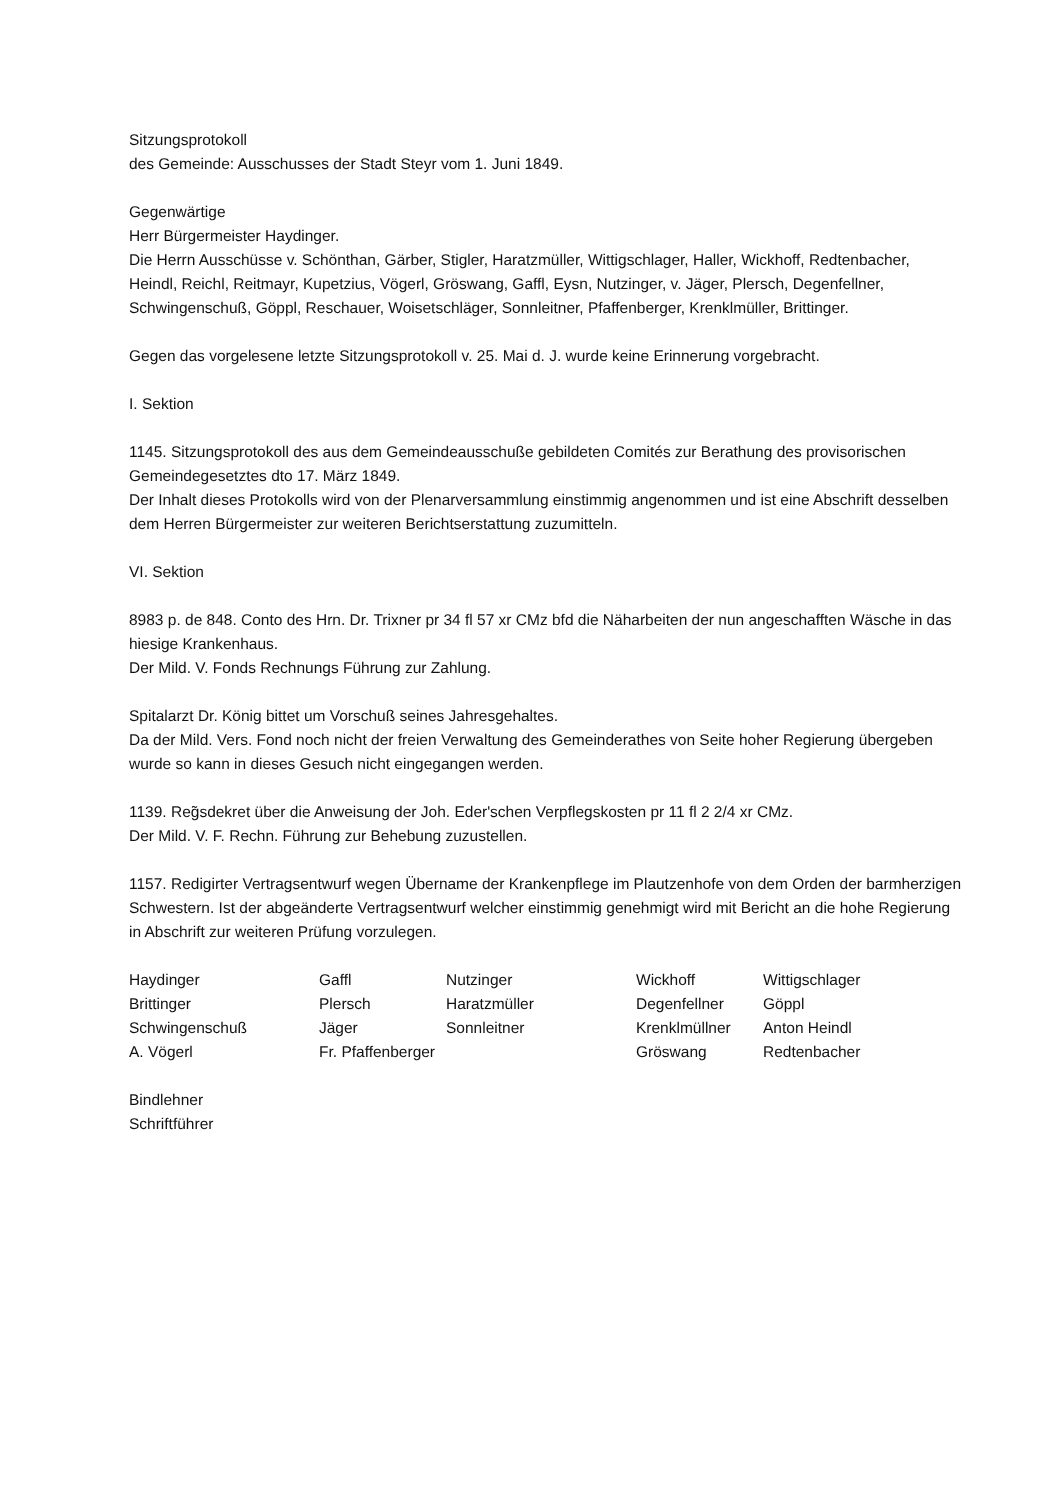Sitzungsprotokoll
des Gemeinde: Ausschusses der Stadt Steyr vom 1. Juni 1849.
Gegenwärtige
Herr Bürgermeister Haydinger.
Die Herrn Ausschüsse v. Schönthan, Gärber, Stigler, Haratzmüller, Wittigschlager, Haller, Wickhoff, Redtenbacher, Heindl, Reichl, Reitmayr, Kupetzius, Vögerl, Gröswang, Gaffl, Eysn, Nutzinger, v. Jäger, Plersch, Degenfellner, Schwingenschuß, Göppl, Reschauer, Woisetschläger, Sonnleitner, Pfaffenberger, Krenklmüller, Brittinger.
Gegen das vorgelesene letzte Sitzungsprotokoll v. 25. Mai d. J. wurde keine Erinnerung vorgebracht.
I. Sektion
1145. Sitzungsprotokoll des aus dem Gemeindeausschuße gebildeten Comités zur Berathung des provisorischen Gemeindegesetztes dto 17. März 1849.
Der Inhalt dieses Protokolls wird von der Plenarversammlung einstimmig angenommen und ist eine Abschrift desselben dem Herren Bürgermeister zur weiteren Berichtserstattung zuzumitteln.
VI. Sektion
8983 p. de 848. Conto des Hrn. Dr. Trixner pr 34 fl 57 xr CMz bfd die Näharbeiten der nun angeschafften Wäsche in das hiesige Krankenhaus.
Der Mild. V. Fonds Rechnungs Führung zur Zahlung.
Spitalarzt Dr. König bittet um Vorschuß seines Jahresgehaltes.
Da der Mild. Vers. Fond noch nicht der freien Verwaltung des Gemeinderathes von Seite hoher Regierung übergeben wurde so kann in dieses Gesuch nicht eingegangen werden.
1139. Reg̃sdekret über die Anweisung der Joh. Eder'schen Verpflegskosten pr 11 fl 2 2/4 xr CMz.
Der Mild. V. F. Rechn. Führung zur Behebung zuzustellen.
1157. Redigirter Vertragsentwurf wegen Übername der Krankenpflege im Plautzenhofe von dem Orden der barmherzigen Schwestern. Ist der abgeänderte Vertragsentwurf welcher einstimmig genehmigt wird mit Bericht an die hohe Regierung in Abschrift zur weiteren Prüfung vorzulegen.
| Haydinger | Gaffl | Nutzinger | Wickhoff | Wittigschlager |
| Brittinger | Plersch | Haratzmüller | Degenfellner | Göppl |
| Schwingenschuß | Jäger | Sonnleitner | Krenklmüllner | Anton Heindl |
| A. Vögerl | Fr. Pfaffenberger | | Gröswang | Redtenbacher |
Bindlehner
Schriftführer